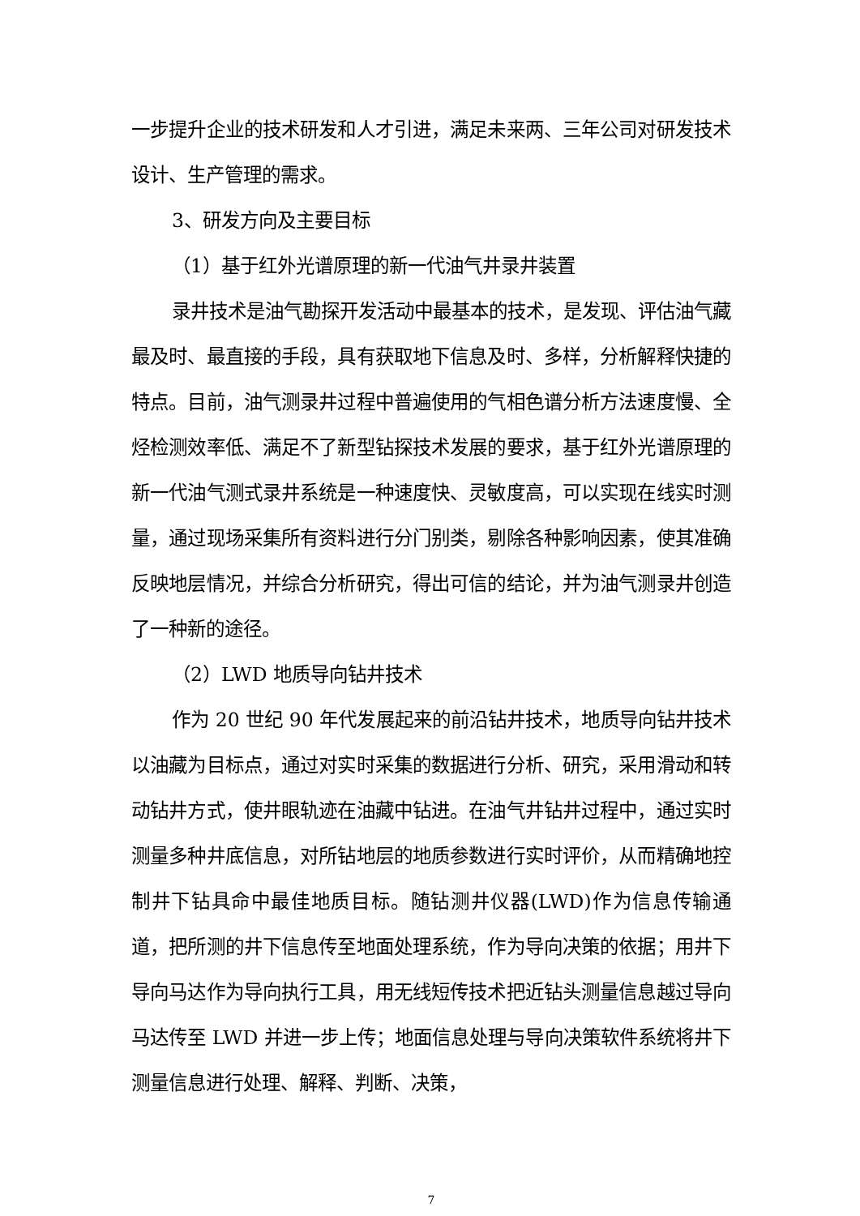一步提升企业的技术研发和人才引进，满足未来两、三年公司对研发技术设计、生产管理的需求。
3、研发方向及主要目标
（1）基于红外光谱原理的新一代油气井录井装置
录井技术是油气勘探开发活动中最基本的技术，是发现、评估油气藏最及时、最直接的手段，具有获取地下信息及时、多样，分析解释快捷的特点。目前，油气测录井过程中普遍使用的气相色谱分析方法速度慢、全烃检测效率低、满足不了新型钻探技术发展的要求，基于红外光谱原理的新一代油气测式录井系统是一种速度快、灵敏度高，可以实现在线实时测量，通过现场采集所有资料进行分门别类，剔除各种影响因素，使其准确反映地层情况，并综合分析研究，得出可信的结论，并为油气测录井创造了一种新的途径。
（2）LWD 地质导向钻井技术
作为 20 世纪 90 年代发展起来的前沿钻井技术，地质导向钻井技术以油藏为目标点，通过对实时采集的数据进行分析、研究，采用滑动和转动钻井方式，使井眼轨迹在油藏中钻进。在油气井钻井过程中，通过实时测量多种井底信息，对所钻地层的地质参数进行实时评价，从而精确地控制井下钻具命中最佳地质目标。随钻测井仪器(LWD)作为信息传输通道，把所测的井下信息传至地面处理系统，作为导向决策的依据；用井下导向马达作为导向执行工具，用无线短传技术把近钻头测量信息越过导向马达传至 LWD 并进一步上传；地面信息处理与导向决策软件系统将井下测量信息进行处理、解释、判断、决策，
7